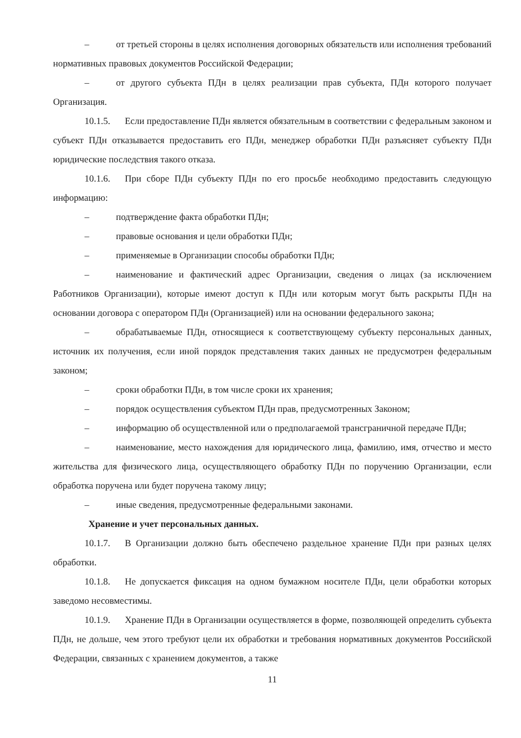– от третьей стороны в целях исполнения договорных обязательств или исполнения требований нормативных правовых документов Российской Федерации;
– от другого субъекта ПДн в целях реализации прав субъекта, ПДн которого получает Организация.
10.1.5. Если предоставление ПДн является обязательным в соответствии с федеральным законом и субъект ПДн отказывается предоставить его ПДн, менеджер обработки ПДн разъясняет субъекту ПДн юридические последствия такого отказа.
10.1.6. При сборе ПДн субъекту ПДн по его просьбе необходимо предоставить следующую информацию:
– подтверждение факта обработки ПДн;
– правовые основания и цели обработки ПДн;
– применяемые в Организации способы обработки ПДн;
– наименование и фактический адрес Организации, сведения о лицах (за исключением Работников Организации), которые имеют доступ к ПДн или которым могут быть раскрыты ПДн на основании договора с оператором ПДн (Организацией) или на основании федерального закона;
– обрабатываемые ПДн, относящиеся к соответствующему субъекту персональных данных, источник их получения, если иной порядок представления таких данных не предусмотрен федеральным законом;
– сроки обработки ПДн, в том числе сроки их хранения;
– порядок осуществления субъектом ПДн прав, предусмотренных Законом;
– информацию об осуществленной или о предполагаемой трансграничной передаче ПДн;
– наименование, место нахождения для юридического лица, фамилию, имя, отчество и место жительства для физического лица, осуществляющего обработку ПДн по поручению Организации, если обработка поручена или будет поручена такому лицу;
– иные сведения, предусмотренные федеральными законами.
Хранение и учет персональных данных.
10.1.7. В Организации должно быть обеспечено раздельное хранение ПДн при разных целях обработки.
10.1.8. Не допускается фиксация на одном бумажном носителе ПДн, цели обработки которых заведомо несовместимы.
10.1.9. Хранение ПДн в Организации осуществляется в форме, позволяющей определить субъекта ПДн, не дольше, чем этого требуют цели их обработки и требования нормативных документов Российской Федерации, связанных с хранением документов, а также
11